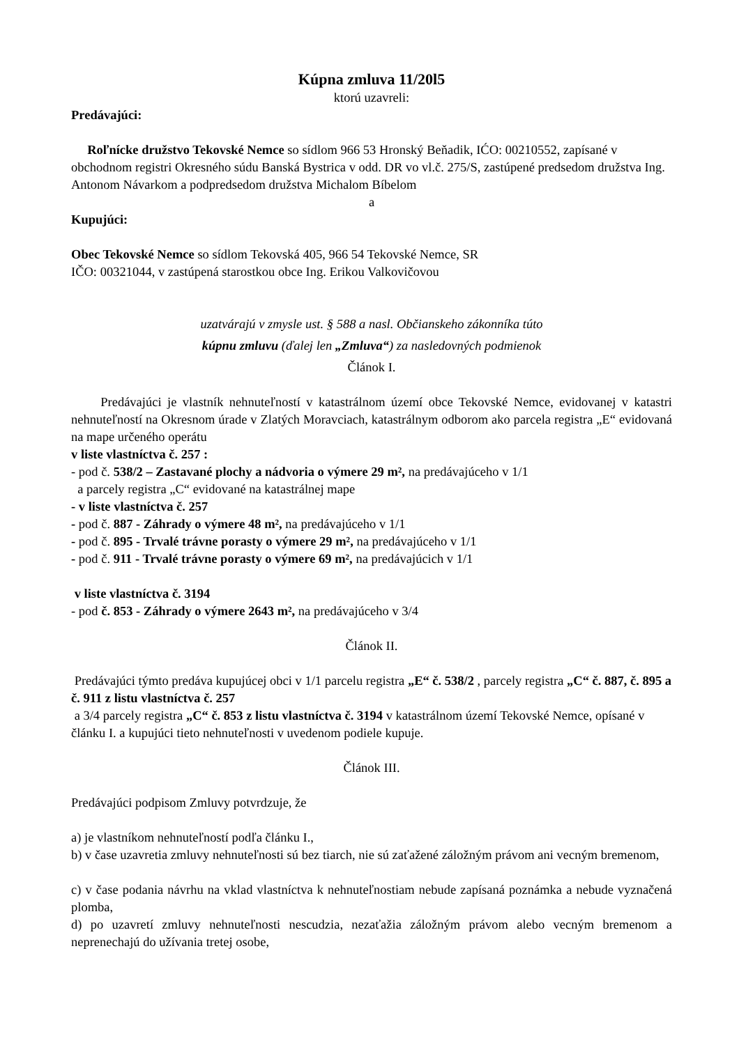Kúpna zmluva 11/20l5
ktorú uzavreli:
Predávajúci:
Roľnícke družstvo Tekovské Nemce so sídlom 966 53 Hronský Beňadik, IĆO: 00210552, zapísané v obchodnom registri Okresného súdu Banská Bystrica v odd. DR vo vl.č. 275/S, zastúpené predsedom družstva Ing. Antonom Návarkom a podpredsedom družstva Michalom Bíbelom
a
Kupujúci:
Obec Tekovské Nemce so sídlom Tekovská 405, 966 54 Tekovské Nemce, SR
IČO: 00321044, v zastúpená starostkou obce Ing. Erikou Valkovičovou
uzatvárajú v zmysle ust. § 588 a nasl. Občianskeho zákonníka túto
kúpnu zmluvu (ďalej len „Zmluva“) za nasledovných podmienok
Článok I.
Predávajúci je vlastník nehnuteľností v katastrálnom území obce Tekovské Nemce, evidovanej v katastri nehnuteľností na Okresnom úrade v Zlatých Moravciach, katastrálnym odborom ako parcela registra „E“ evidovaná na mape určeného operátu
v liste vlastníctva č. 257 :
- pod č. 538/2 – Zastavané plochy a nádvoria o výmere 29 m², na predávajúceho v 1/1
a parcely registra „C“ evidované na katastrálnej mape
- v liste vlastníctva č. 257
- pod č. 887 - Záhrady o výmere 48 m², na predávajúceho v 1/1
- pod č. 895 - Trvalé trávne porasty o výmere 29 m², na predávajúceho v 1/1
- pod č. 911 - Trvalé trávne porasty o výmere 69 m², na predávajúcich v 1/1
v liste vlastníctva č. 3194
- pod č. 853 - Záhrady o výmere 2643 m², na predávajúceho v 3/4
Článok II.
Predávajúci týmto predáva kupujúcej obci v 1/1 parcelu registra „E“ č. 538/2 , parcely registra „C“ č. 887, č. 895 a č. 911 z listu vlastníctva č. 257
a 3/4 parcely registra „C“ č. 853 z listu vlastníctva č. 3194 v katastrálnom území Tekovské Nemce, opísané v článku I. a kupujúci tieto nehnuteľnosti v uvedenom podiele kupuje.
Článok III.
Predávajúci podpisom Zmluvy potvrdzuje, že
a) je vlastníkom nehnuteľností podľa článku I.,
b) v čase uzavretia zmluvy nehnuteľnosti sú bez tiarch, nie sú zaťažené záložným právom ani vecným bremenom,
c) v čase podania návrhu na vklad vlastníctva k nehnuteľnostiam nebude zapísaná poznámka a nebude vyznačená plomba,
d) po uzavretí zmluvy nehnuteľnosti nescudzia, nezaťažia záložným právom alebo vecným bremenom a neprenechajú do užívania tretej osobe,